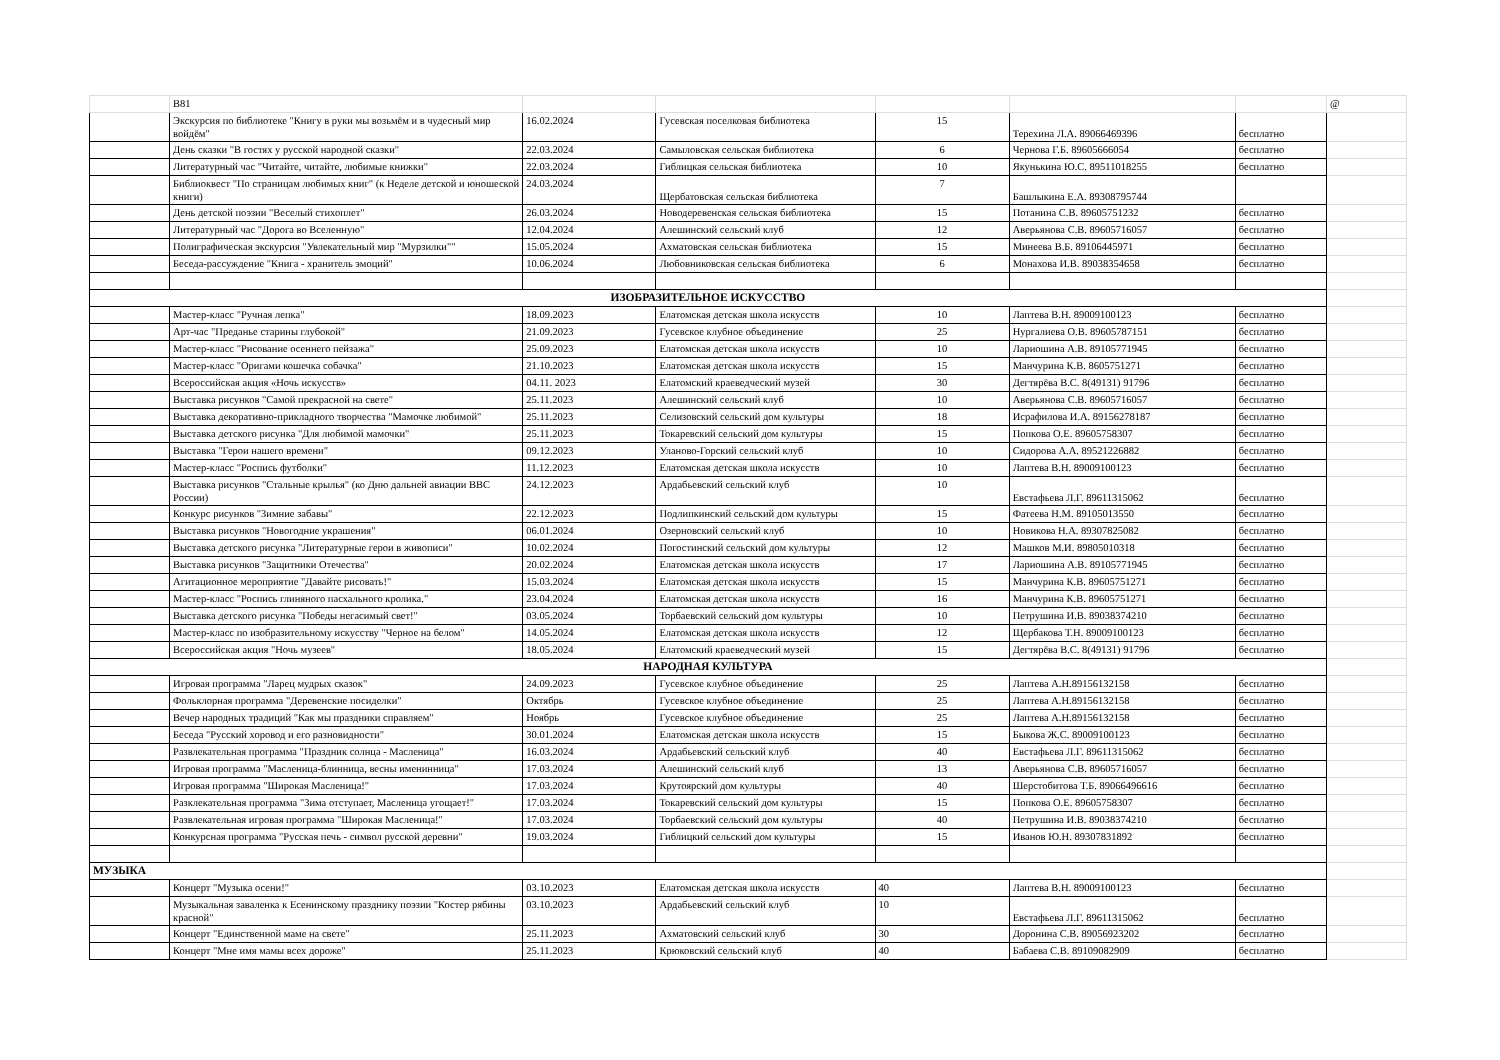| | В81 | | | | | | @ |
| | Экскурсия по библиотеке "Книгу в руки мы возьмём и в чудесный мир войдём" | 16.02.2024 | Гусевская поселковая библиотека | 15 | Терехина Л.А. 89066469396 | бесплатно | |
| | День сказки "В гостях у русской народной сказки" | 22.03.2024 | Самыловская сельская библиотека | 6 | Чернова Г.Б. 89605666054 | бесплатно | |
| | Литературный час "Читайте, читайте, любимые книжки" | 22.03.2024 | Гиблицкая сельская библиотека | 10 | Якунькина Ю.С. 89511018255 | бесплатно | |
| | Библиоквест "По страницам любимых книг" (к Неделе детской и юношеской книги) | 24.03.2024 | Щербатовская сельская библиотека | 7 | Башлыкина Е.А. 89308795744 | | |
| | День детской поэзии "Веселый стихоплет" | 26.03.2024 | Новодеревенская сельская библиотека | 15 | Потанина С.В. 89605751232 | бесплатно | |
| | Литературный час "Дорога во Вселенную" | 12.04.2024 | Алешинский сельский клуб | 12 | Аверьянова С.В. 89605716057 | бесплатно | |
| | Полиграфическая экскурсия "Увлекательный мир "Мурзилки"" | 15.05.2024 | Ахматовская сельская библиотека | 15 | Минеева В.Б. 89106445971 | бесплатно | |
| | Беседа-рассуждение "Книга - хранитель эмоций" | 10.06.2024 | Любовниковская сельская библиотека | 6 | Монахова И.В. 89038354658 | бесплатно | |
| ИЗОБРАЗИТЕЛЬНОЕ ИСКУССТВО | | | | | | | |
| | Мастер-класс "Ручная лепка" | 18.09.2023 | Елатомская детская школа искусств | 10 | Лаптева В.Н. 89009100123 | бесплатно | |
| | Арт-час "Преданье старины глубокой" | 21.09.2023 | Гусевское клубное объединение | 25 | Нургалиева О.В. 89605787151 | бесплатно | |
| | Мастер-класс "Рисование осеннего пейзажа" | 25.09.2023 | Елатомская детская школа искусств | 10 | Лариошина А.В. 89105771945 | бесплатно | |
| | Мастер-класс "Оригами кошечка собачка" | 21.10.2023 | Елатомская детская школа искусств | 15 | Манчурина К.В. 8605751271 | бесплатно | |
| | Всероссийская акция «Ночь искусств» | 04.11. 2023 | Елатомский краеведческий музей | 30 | Дегтярёва В.С. 8(49131) 91796 | бесплатно | |
| | Выставка рисунков "Самой прекрасной на свете" | 25.11.2023 | Алешинский сельский клуб | 10 | Аверьянова С.В. 89605716057 | бесплатно | |
| | Выставка декоративно-прикладного творчества "Мамочке любимой" | 25.11.2023 | Селизовский сельский дом культуры | 18 | Исрафилова И.А. 89156278187 | бесплатно | |
| | Выставка детского рисунка "Для любимой мамочки" | 25.11.2023 | Токаревский сельский дом культуры | 15 | Попкова О.Е. 89605758307 | бесплатно | |
| | Выставка "Герои нашего времени" | 09.12.2023 | Уланово-Горский сельский клуб | 10 | Сидорова А.А. 89521226882 | бесплатно | |
| | Мастер-класс "Роспись футболки" | 11.12.2023 | Елатомская детская школа искусств | 10 | Лаптева В.Н. 89009100123 | бесплатно | |
| | Выставка рисунков "Стальные крылья" (ко Дню дальней авиации ВВС России) | 24.12.2023 | Ардабьевский сельский клуб | 10 | Евстафьева Л.Г. 89611315062 | бесплатно | |
| | Конкурс рисунков "Зимние забавы" | 22.12.2023 | Подлипкинский сельский дом культуры | 15 | Фатеева Н.М. 89105013550 | бесплатно | |
| | Выставка рисунков "Новогодние украшения" | 06.01.2024 | Озерновский сельский клуб | 10 | Новикова Н.А. 89307825082 | бесплатно | |
| | Выставка детского рисунка "Литературные герои в живописи" | 10.02.2024 | Погостинский сельский дом культуры | 12 | Машков М.И. 89805010318 | бесплатно | |
| | Выставка рисунков "Защитники Отечества" | 20.02.2024 | Елатомская детская школа искусств | 17 | Лариошина А.В. 89105771945 | бесплатно | |
| | Агитационное мероприятие "Давайте рисовать!" | 15.03.2024 | Елатомская детская школа искусств | 15 | Манчурина К.В. 89605751271 | бесплатно | |
| | Мастер-класс "Роспись глиняного пасхального кролика." | 23.04.2024 | Елатомская детская школа искусств | 16 | Манчурина К.В. 89605751271 | бесплатно | |
| | Выставка детского рисунка "Победы негасимый свет!" | 03.05.2024 | Торбаевский сельский дом культуры | 10 | Петрушина И.В. 89038374210 | бесплатно | |
| | Мастер-класс по изобразительному искусству "Черное на белом" | 14.05.2024 | Елатомская детская школа искусств | 12 | Щербакова Т.Н. 89009100123 | бесплатно | |
| | Всероссийская акция "Ночь музеев" | 18.05.2024 | Елатомский краеведческий музей | 15 | Дегтярёва В.С. 8(49131) 91796 | бесплатно | |
| НАРОДНАЯ КУЛЬТУРА | | | | | | | |
| | Игровая программа "Ларец мудрых сказок" | 24.09.2023 | Гусевское клубное объединение | 25 | Лаптева А.Н.89156132158 | бесплатно | |
| | Фольклорная программа "Деревенские посиделки" | Октябрь | Гусевское клубное объединение | 25 | Лаптева А.Н.89156132158 | бесплатно | |
| | Вечер народных традиций "Как мы праздники справляем" | Ноябрь | Гусевское клубное объединение | 25 | Лаптева А.Н.89156132158 | бесплатно | |
| | Беседа "Русский хоровод и его разновидности" | 30.01.2024 | Елатомская детская школа искусств | 15 | Быкова Ж.С. 89009100123 | бесплатно | |
| | Развлекательная программа "Праздник солнца - Масленица" | 16.03.2024 | Ардабьевский сельский клуб | 40 | Евстафьева Л.Г. 89611315062 | бесплатно | |
| | Игровая программа "Масленица-блинница, весны именинница" | 17.03.2024 | Алешинский сельский клуб | 13 | Аверьянова С.В. 89605716057 | бесплатно | |
| | Игровая программа "Широкая Масленица!" | 17.03.2024 | Крутоярский дом культуры | 40 | Шерстобитова Т.Б. 89066496616 | бесплатно | |
| | Разклекательная программа "Зима отступает, Масленица угощает!" | 17.03.2024 | Токаревский сельский дом культуры | 15 | Попкова О.Е. 89605758307 | бесплатно | |
| | Развлекательная игровая программа "Широкая Масленица!" | 17.03.2024 | Торбаевский сельский дом культуры | 40 | Петрушина И.В. 89038374210 | бесплатно | |
| | Конкурсная программа "Русская печь - символ русской деревни" | 19.03.2024 | Гиблицкий сельский дом культуры | 15 | Иванов Ю.Н. 89307831892 | бесплатно | |
| МУЗЫКА | | | | | | | |
| | Концерт "Музыка осени!" | 03.10.2023 | Елатомская детская школа искусств | 40 | Лаптева В.Н. 89009100123 | бесплатно | |
| | Музыкальная заваленка к Есенинскому празднику поэзии "Костер рябины красной" | 03.10.2023 | Ардабьевский сельский клуб | 10 | Евстафьева Л.Г. 89611315062 | бесплатно | |
| | Концерт "Единственной маме на свете" | 25.11.2023 | Ахматовский сельский клуб | 30 | Доронина С.В. 89056923202 | бесплатно | |
| | Концерт "Мне имя мамы всех дороже" | 25.11.2023 | Крюковский сельский клуб | 40 | Бабаева С.В. 89109082909 | бесплатно | |